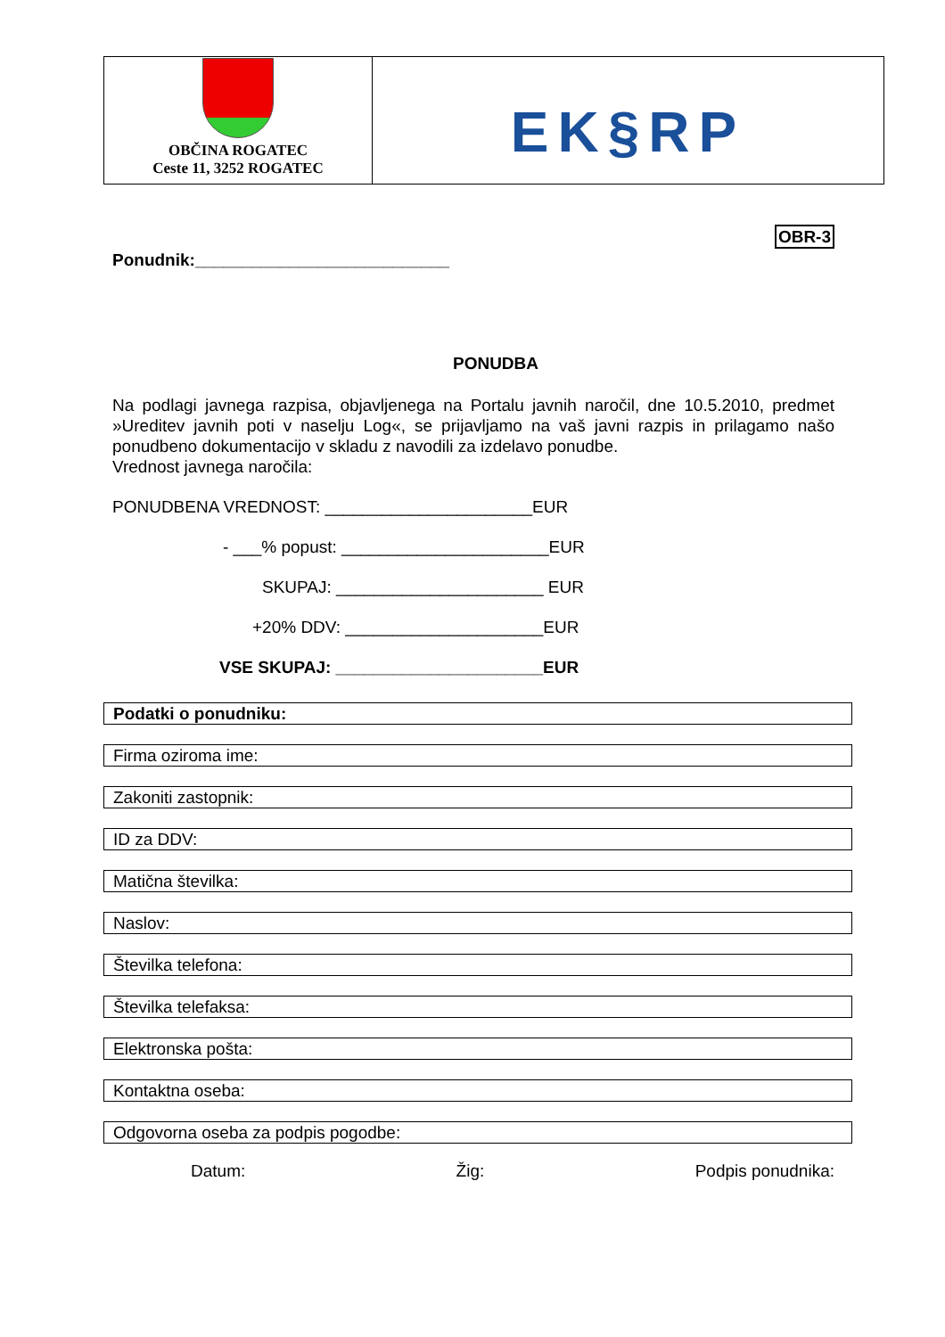| OBČINA ROGATEC Ceste 11, 3252 ROGATEC | EK§RP |
OBR-3
Ponudnik:___________________________
PONUDBA
Na podlagi javnega razpisa, objavljenega na Portalu javnih naročil, dne 10.5.2010, predmet »Ureditev javnih poti v naselju Log«, se prijavljamo na vaš javni razpis in prilagamo našo ponudbeno dokumentacijo v skladu z navodili za izdelavo ponudbe.
Vrednost javnega naročila:
PONUDBENA VREDNOST: ______________________EUR
- ___% popust: ______________________EUR
SKUPAJ: ______________________ EUR
+20% DDV: _____________________EUR
VSE SKUPAJ: ______________________EUR
Podatki o ponudniku:
Firma oziroma ime:
Zakoniti zastopnik:
ID za DDV:
Matična številka:
Naslov:
Številka telefona:
Številka telefaksa:
Elektronska pošta:
Kontaktna oseba:
Odgovorna oseba za podpis pogodbe:
Datum: Žig: Podpis ponudnika: